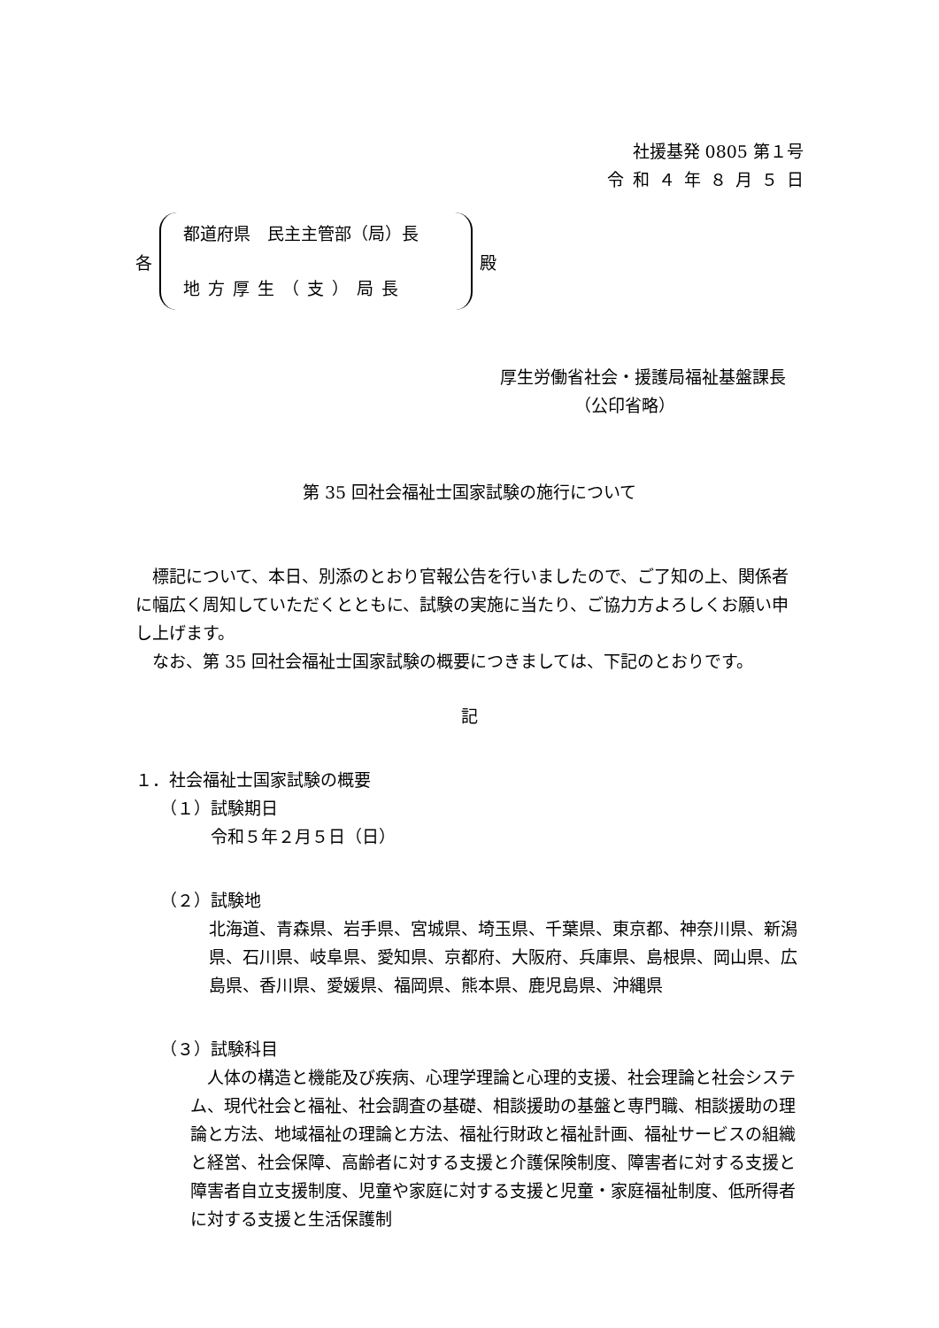社援基発 0805 第１号
令和４年８月５日
各
都道府県　民主主管部（局）長
地方厚生（支）局長
殿
厚生労働省社会・援護局福祉基盤課長
（公印省略）
第 35 回社会福祉士国家試験の施行について
　標記について、本日、別添のとおり官報公告を行いましたので、ご了知の上、関係者に幅広く周知していただくとともに、試験の実施に当たり、ご協力方よろしくお願い申し上げます。
　なお、第 35 回社会福祉士国家試験の概要につきましては、下記のとおりです。
記
１．社会福祉士国家試験の概要
（１）試験期日
令和５年２月５日（日）
（２）試験地
北海道、青森県、岩手県、宮城県、埼玉県、千葉県、東京都、神奈川県、新潟県、石川県、岐阜県、愛知県、京都府、大阪府、兵庫県、島根県、岡山県、広島県、香川県、愛媛県、福岡県、熊本県、鹿児島県、沖縄県
（３）試験科目
　人体の構造と機能及び疾病、心理学理論と心理的支援、社会理論と社会システム、現代社会と福祉、社会調査の基礎、相談援助の基盤と専門職、相談援助の理論と方法、地域福祉の理論と方法、福祉行財政と福祉計画、福祉サービスの組織と経営、社会保障、高齢者に対する支援と介護保険制度、障害者に対する支援と障害者自立支援制度、児童や家庭に対する支援と児童・家庭福祉制度、低所得者に対する支援と生活保護制